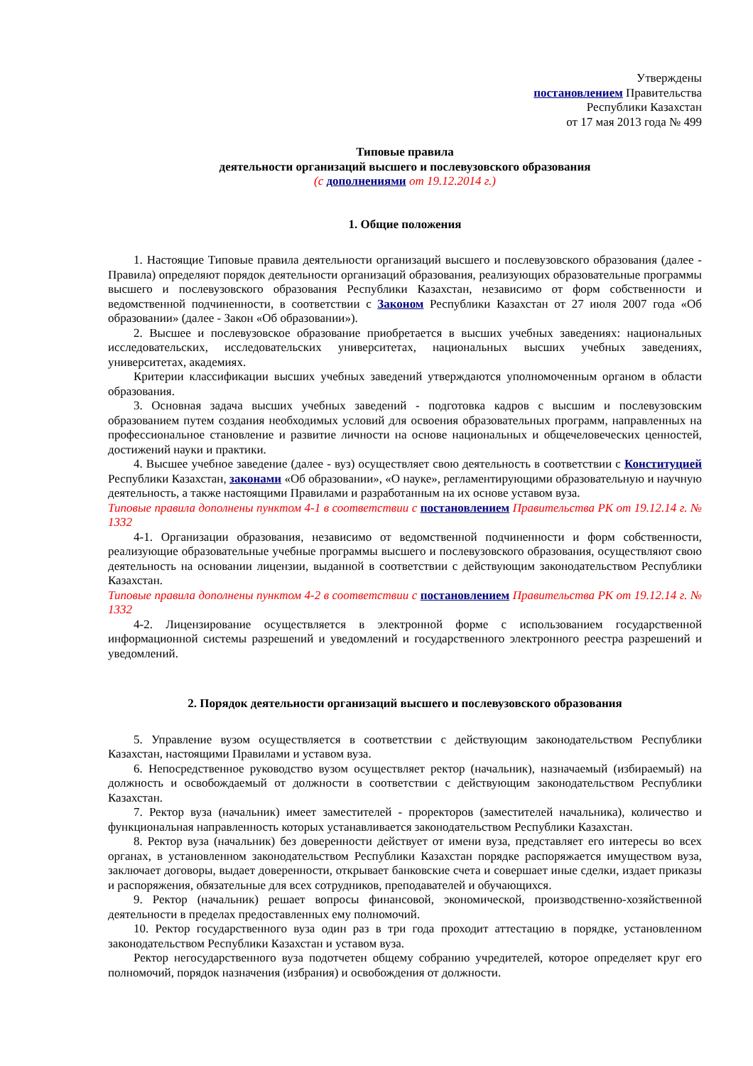Утверждены
постановлением Правительства
Республики Казахстан
от 17 мая 2013 года № 499
Типовые правила
деятельности организаций высшего и послевузовского образования
(с дополнениями от 19.12.2014 г.)
1. Общие положения
1. Настоящие Типовые правила деятельности организаций высшего и послевузовского образования (далее - Правила) определяют порядок деятельности организаций образования, реализующих образовательные программы высшего и послевузовского образования Республики Казахстан, независимо от форм собственности и ведомственной подчиненности, в соответствии с Законом Республики Казахстан от 27 июля 2007 года «Об образовании» (далее - Закон «Об образовании»).
2. Высшее и послевузовское образование приобретается в высших учебных заведениях: национальных исследовательских, исследовательских университетах, национальных высших учебных заведениях, университетах, академиях.
Критерии классификации высших учебных заведений утверждаются уполномоченным органом в области образования.
3. Основная задача высших учебных заведений - подготовка кадров с высшим и послевузовским образованием путем создания необходимых условий для освоения образовательных программ, направленных на профессиональное становление и развитие личности на основе национальных и общечеловеческих ценностей, достижений науки и практики.
4. Высшее учебное заведение (далее - вуз) осуществляет свою деятельность в соответствии с Конституцией Республики Казахстан, законами «Об образовании», «О науке», регламентирующими образовательную и научную деятельность, а также настоящими Правилами и разработанным на их основе уставом вуза.
Типовые правила дополнены пунктом 4-1 в соответствии с постановлением Правительства РК от 19.12.14 г. № 1332
4-1. Организации образования, независимо от ведомственной подчиненности и форм собственности, реализующие образовательные учебные программы высшего и послевузовского образования, осуществляют свою деятельность на основании лицензии, выданной в соответствии с действующим законодательством Республики Казахстан.
Типовые правила дополнены пунктом 4-2 в соответствии с постановлением Правительства РК от 19.12.14 г. № 1332
4-2. Лицензирование осуществляется в электронной форме с использованием государственной информационной системы разрешений и уведомлений и государственного электронного реестра разрешений и уведомлений.
2. Порядок деятельности организаций высшего и послевузовского образования
5. Управление вузом осуществляется в соответствии с действующим законодательством Республики Казахстан, настоящими Правилами и уставом вуза.
6. Непосредственное руководство вузом осуществляет ректор (начальник), назначаемый (избираемый) на должность и освобождаемый от должности в соответствии с действующим законодательством Республики Казахстан.
7. Ректор вуза (начальник) имеет заместителей - проректоров (заместителей начальника), количество и функциональная направленность которых устанавливается законодательством Республики Казахстан.
8. Ректор вуза (начальник) без доверенности действует от имени вуза, представляет его интересы во всех органах, в установленном законодательством Республики Казахстан порядке распоряжается имуществом вуза, заключает договоры, выдает доверенности, открывает банковские счета и совершает иные сделки, издает приказы и распоряжения, обязательные для всех сотрудников, преподавателей и обучающихся.
9. Ректор (начальник) решает вопросы финансовой, экономической, производственно-хозяйственной деятельности в пределах предоставленных ему полномочий.
10. Ректор государственного вуза один раз в три года проходит аттестацию в порядке, установленном законодательством Республики Казахстан и уставом вуза.
Ректор негосударственного вуза подотчетен общему собранию учредителей, которое определяет круг его полномочий, порядок назначения (избрания) и освобождения от должности.